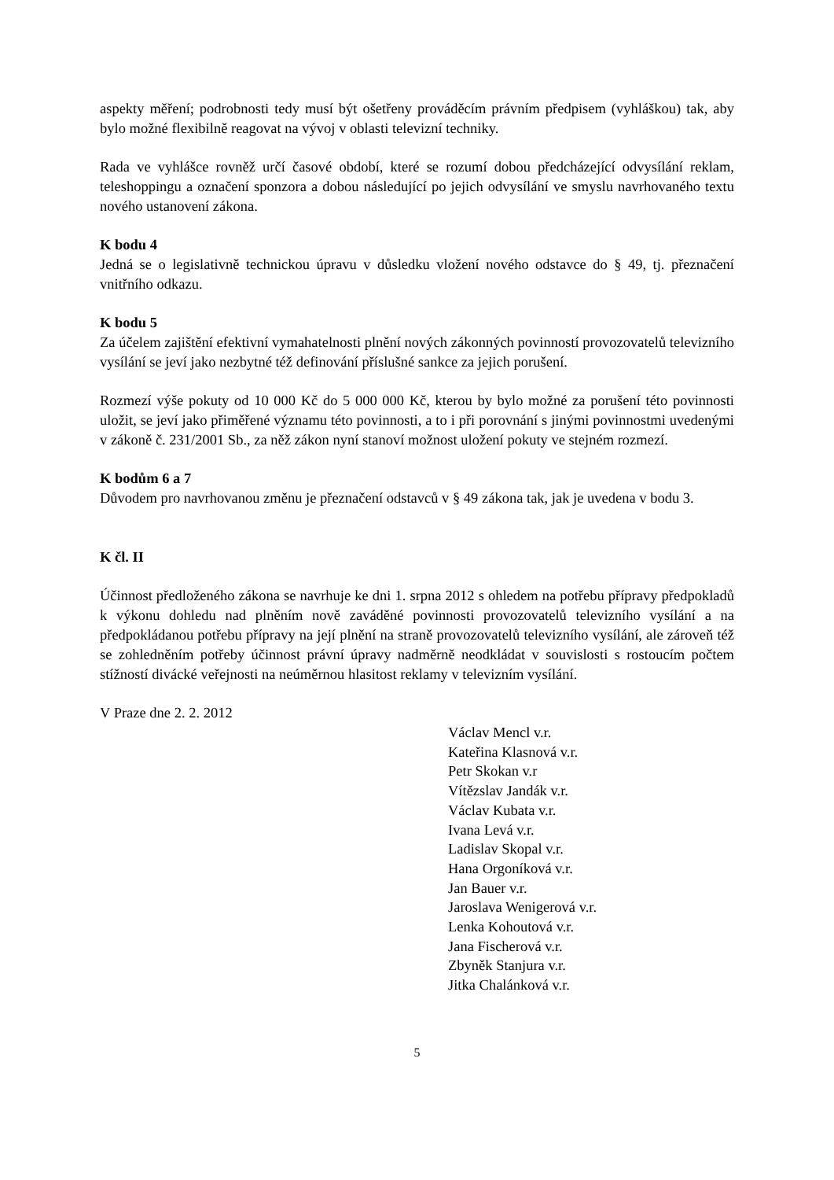aspekty měření; podrobnosti tedy musí být ošetřeny prováděcím právním předpisem (vyhláškou) tak, aby bylo možné flexibilně reagovat na vývoj v oblasti televizní techniky.
Rada ve vyhlášce rovněž určí časové období, které se rozumí dobou předcházející odvysílání reklam, teleshoppingu a označení sponzora a dobou následující po jejich odvysílání ve smyslu navrhovaného textu nového ustanovení zákona.
K bodu 4
Jedná se o legislativně technickou úpravu v důsledku vložení nového odstavce do § 49, tj. přeznačení vnitřního odkazu.
K bodu 5
Za účelem zajištění efektivní vymahatelnosti plnění nových zákonných povinností provozovatelů televizního vysílání se jeví jako nezbytné též definování příslušné sankce za jejich porušení.
Rozmezí výše pokuty od 10 000 Kč do 5 000 000 Kč, kterou by bylo možné za porušení této povinnosti uložit, se jeví jako přiměřené významu této povinnosti, a to i při porovnání s jinými povinnostmi uvedenými v zákoně č. 231/2001 Sb., za něž zákon nyní stanoví možnost uložení pokuty ve stejném rozmezí.
K bodům 6 a 7
Důvodem pro navrhovanou změnu je přeznačení odstavců v § 49 zákona tak, jak je uvedena v bodu 3.
K čl. II
Účinnost předloženého zákona se navrhuje ke dni 1. srpna 2012 s ohledem na potřebu přípravy předpokladů k výkonu dohledu nad plněním nově zaváděné povinnosti provozovatelů televizního vysílání a na předpokládanou potřebu přípravy na její plnění na straně provozovatelů televizního vysílání, ale zároveň též se zohledněním potřeby účinnost právní úpravy nadměrně neodkládat v souvislosti s rostoucím počtem stížností divácké veřejnosti na neúměrnou hlasitost reklamy v televizním vysílání.
V Praze dne 2. 2. 2012
Václav Mencl v.r.
Kateřina Klasnová v.r.
Petr Skokan v.r
Vítězslav Jandák v.r.
Václav Kubata v.r.
Ivana Levá v.r.
Ladislav Skopal v.r.
Hana Orgoníková v.r.
Jan Bauer v.r.
Jaroslava Wenigerová v.r.
Lenka Kohoutová v.r.
Jana Fischerová v.r.
Zbyněk Stanjura v.r.
Jitka Chalánková v.r.
5